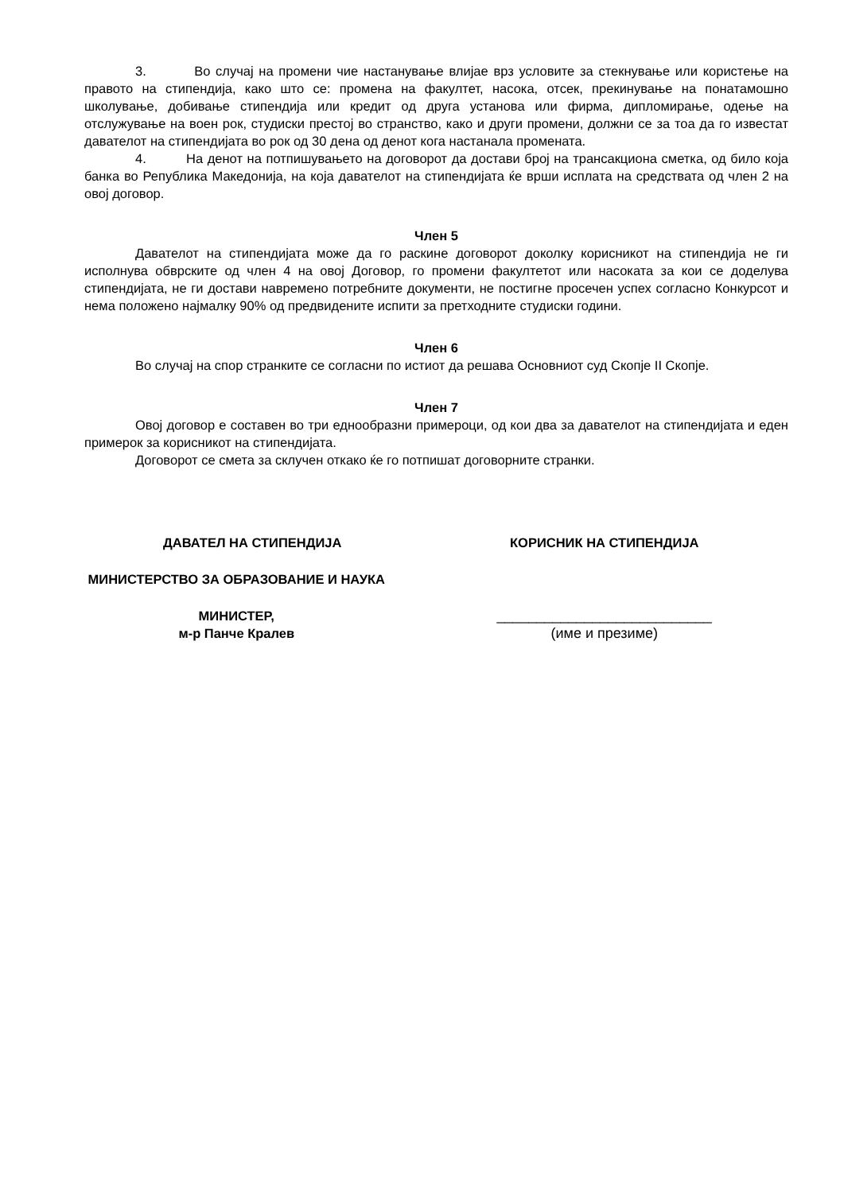3. Во случај на промени чие настанување влијае врз условите за стекнување или користење на правото на стипендија, како што се: промена на факултет, насока, отсек, прекинување на понатамошно школување, добивање стипендија или кредит од друга установа или фирма, дипломирање, одење на отслужување на воен рок, студиски престој во странство, како и други промени, должни се за тоа да го известат давателот на стипендијата во рок од 30 дена од денот кога настанала промената.
4. На денот на потпишувањето на договорот да достави број на трансакциона сметка, од било која банка во Република Македонија, на која давателот на стипендијата ќе врши исплата на средствата од член 2 на овој договор.
Член 5
Давателот на стипендијата може да го раскине договорот доколку корисникот на стипендија не ги исполнува обврските од член 4 на овој Договор, го промени факултетот или насоката за кои се доделува стипендијата, не ги достави навремено потребните документи, не постигне просечен успех согласно Конкурсот и нема положено најмалку 90% од предвидените испити за претходните студиски години.
Член 6
Во случај на спор странките се согласни по истиот да решава Основниот суд Скопје II Скопје.
Член 7
Овој договор е составен во три еднообразни примероци, од кои два за давателот на стипендијата и еден примерок за корисникот на стипендијата.
Договорот се смета за склучен откако ќе го потпишат договорните странки.
ДАВАТЕЛ НА СТИПЕНДИЈА
МИНИСТЕРСТВО ЗА ОБРАЗОВАНИЕ И НАУКА
МИНИСТЕР,
м-р Панче Кралев
КОРИСНИК НА СТИПЕНДИЈА
___________________________
(име и презиме)